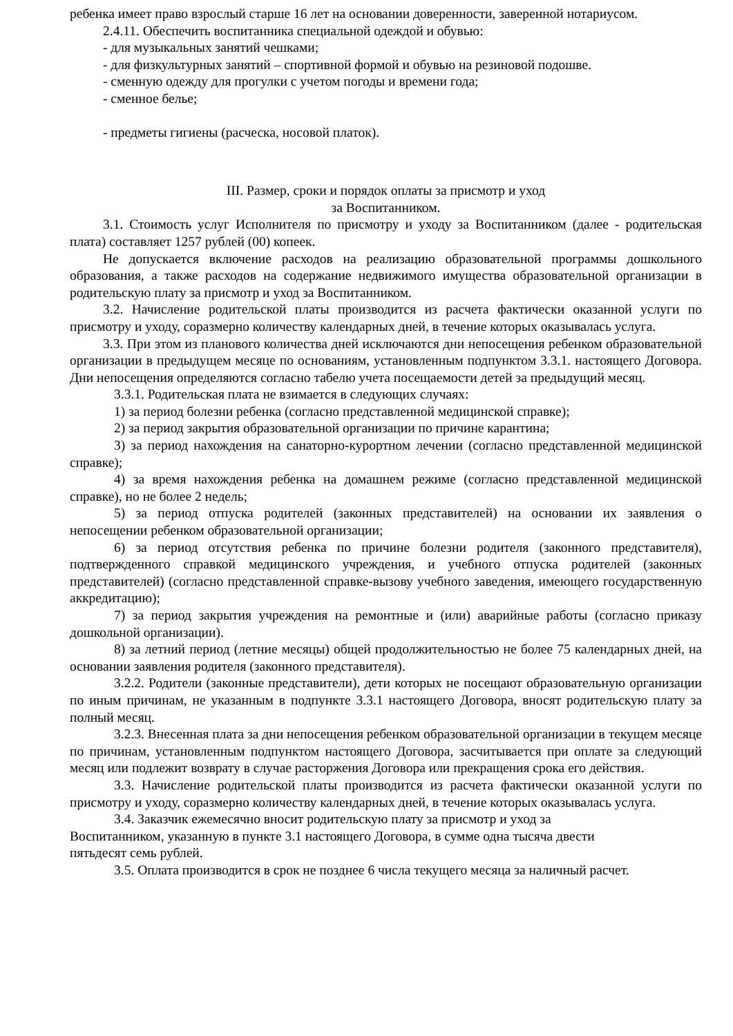ребенка имеет право взрослый старше 16 лет на основании доверенности, заверенной нотариусом.
2.4.11. Обеспечить воспитанника специальной одеждой и обувью:
- для музыкальных занятий чешками;
- для физкультурных занятий – спортивной формой и обувью на резиновой подошве.
- сменную одежду для прогулки с учетом погоды и времени года;
- сменное белье;
- предметы гигиены (расческа, носовой платок).
III. Размер, сроки и порядок оплаты за присмотр и уход
за Воспитанником.
3.1. Стоимость услуг Исполнителя по присмотру и уходу за Воспитанником (далее - родительская плата) составляет 1257 рублей (00) копеек.
Не допускается включение расходов на реализацию образовательной программы дошкольного образования, а также расходов на содержание недвижимого имущества образовательной организации в родительскую плату за присмотр и уход за Воспитанником.
3.2. Начисление родительской платы производится из расчета фактически оказанной услуги по присмотру и уходу, соразмерно количеству календарных дней, в течение которых оказывалась услуга.
3.3. При этом из планового количества дней исключаются дни непосещения ребенком образовательной организации в предыдущем месяце по основаниям, установленным подпунктом 3.3.1. настоящего Договора. Дни непосещения определяются согласно табелю учета посещаемости детей за предыдущий месяц.
3.3.1. Родительская плата не взимается в следующих случаях:
1) за период болезни ребенка (согласно представленной медицинской справке);
2) за период закрытия образовательной организации по причине карантина;
3) за период нахождения на санаторно-курортном лечении (согласно представленной медицинской справке);
4) за время нахождения ребенка на домашнем режиме (согласно представленной медицинской справке), но не более 2 недель;
5) за период отпуска родителей (законных представителей) на основании их заявления о непосещении ребенком образовательной организации;
6) за период отсутствия ребенка по причине болезни родителя (законного представителя), подтвержденного справкой медицинского учреждения, и учебного отпуска родителей (законных представителей) (согласно представленной справке-вызову учебного заведения, имеющего государственную аккредитацию);
7) за период закрытия учреждения на ремонтные и (или) аварийные работы (согласно приказу дошкольной организации).
8) за летний период (летние месяцы) общей продолжительностью не более 75 календарных дней, на основании заявления родителя (законного представителя).
3.2.2. Родители (законные представители), дети которых не посещают образовательную организации по иным причинам, не указанным в подпункте 3.3.1 настоящего Договора, вносят родительскую плату за полный месяц.
3.2.3. Внесенная плата за дни непосещения ребенком образовательной организации в текущем месяце по причинам, установленным подпунктом настоящего Договора, засчитывается при оплате за следующий месяц или подлежит возврату в случае расторжения Договора или прекращения срока его действия.
3.3. Начисление родительской платы производится из расчета фактически оказанной услуги по присмотру и уходу, соразмерно количеству календарных дней, в течение которых оказывалась услуга.
3.4. Заказчик ежемесячно вносит родительскую плату за присмотр и уход за
Воспитанником, указанную в пункте 3.1 настоящего Договора, в сумме одна тысяча двести
пятьдесят семь рублей.
3.5. Оплата производится в срок не позднее 6 числа текущего месяца за наличный расчет.